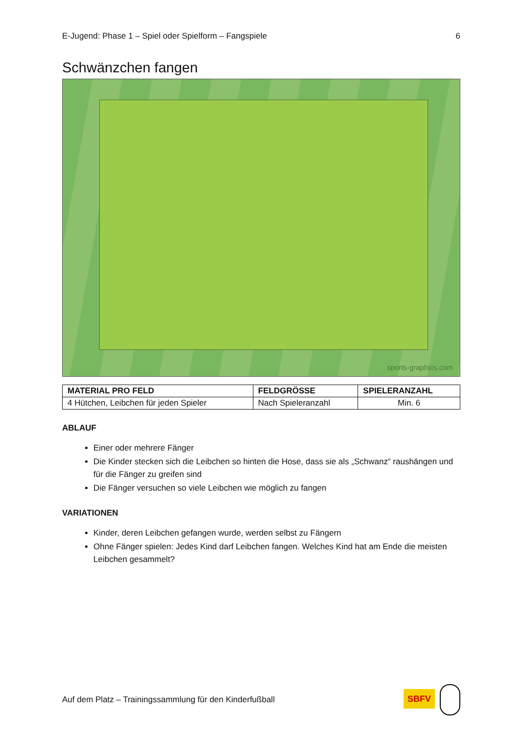E-Jugend: Phase 1 – Spiel oder Spielform – Fangspiele 6
Schwänzchen fangen
sports-graphics.com
| MATERIAL PRO FELD | FELDGRÖSSE | SPIELERANZAHL |
| --- | --- | --- |
| 4 Hütchen, Leibchen für jeden Spieler | Nach Spieleranzahl | Min. 6 |
ABLAUF
Einer oder mehrere Fänger
Die Kinder stecken sich die Leibchen so hinten die Hose, dass sie als „Schwanz“ raushängen und für die Fänger zu greifen sind
Die Fänger versuchen so viele Leibchen wie möglich zu fangen
VARIATIONEN
Kinder, deren Leibchen gefangen wurde, werden selbst zu Fängern
Ohne Fänger spielen: Jedes Kind darf Leibchen fangen. Welches Kind hat am Ende die meisten Leibchen gesammelt?
Auf dem Platz – Trainingssammlung für den Kinderfußball SBFV